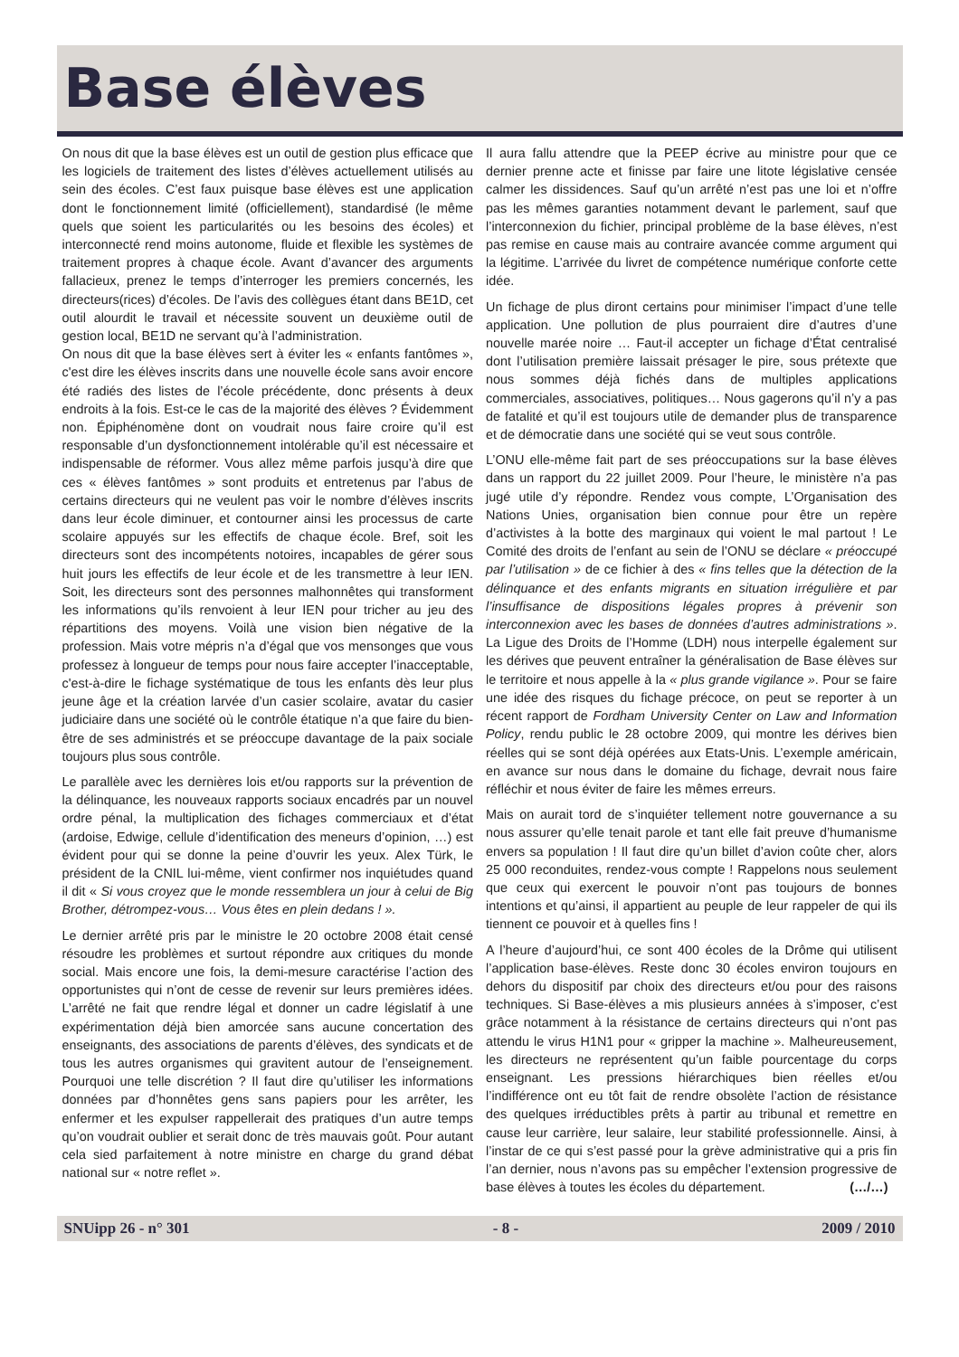Base élèves
On nous dit que la base élèves est un outil de gestion plus efficace que les logiciels de traitement des listes d’élèves actuellement utilisés au sein des écoles. C’est faux puisque base élèves est une application dont le fonctionnement limité (officiellement), standardisé (le même quels que soient les particularités ou les besoins des écoles) et interconnecté rend moins autonome, fluide et flexible les systèmes de traitement propres à chaque école. Avant d’avancer des arguments fallacieux, prenez le temps d’interroger les premiers concernés, les directeurs(rices) d’écoles. De l’avis des collègues étant dans BE1D, cet outil alourdit le travail et nécessite souvent un deuxième outil de gestion local, BE1D ne servant qu’à l’administration.
On nous dit que la base élèves sert à éviter les « enfants fantômes », c'est dire les élèves inscrits dans une nouvelle école sans avoir encore été radiés des listes de l’école précédente, donc présents à deux endroits à la fois. Est-ce le cas de la majorité des élèves ? Évidemment non. Épiphénomène dont on voudrait nous faire croire qu’il est responsable d’un dysfonctionnement intolérable qu’il est nécessaire et indispensable de réformer. Vous allez même parfois jusqu’à dire que ces « élèves fantômes » sont produits et entretenus par l’abus de certains directeurs qui ne veulent pas voir le nombre d’élèves inscrits dans leur école diminuer, et contourner ainsi les processus de carte scolaire appuyés sur les effectifs de chaque école. Bref, soit les directeurs sont des incompétents notoires, incapables de gérer sous huit jours les effectifs de leur école et de les transmettre à leur IEN. Soit, les directeurs sont des personnes malhonnêtes qui transforment les informations qu’ils renvoient à leur IEN pour tricher au jeu des répartitions des moyens. Voilà une vision bien négative de la profession. Mais votre mépris n’a d’égal que vos mensonges que vous professez à longueur de temps pour nous faire accepter l’inacceptable, c'est-à-dire le fichage systématique de tous les enfants dès leur plus jeune âge et la création larvée d’un casier scolaire, avatar du casier judiciaire dans une société où le contrôle étatique n’a que faire du bien-être de ses administrés et se préoccupe davantage de la paix sociale toujours plus sous contrôle.
Le parallèle avec les dernières lois et/ou rapports sur la prévention de la délinquance, les nouveaux rapports sociaux encadrés par un nouvel ordre pénal, la multiplication des fichages commerciaux et d’état (ardoise, Edwige, cellule d’identification des meneurs d’opinion, …) est évident pour qui se donne la peine d’ouvrir les yeux. Alex Türk, le président de la CNIL lui-même, vient confirmer nos inquiétudes quand il dit « Si vous croyez que le monde ressemblera un jour à celui de Big Brother, détrompez-vous… Vous êtes en plein dedans ! ».
Le dernier arrêté pris par le ministre le 20 octobre 2008 était censé résoudre les problèmes et surtout répondre aux critiques du monde social. Mais encore une fois, la demi-mesure caractérise l’action des opportunistes qui n’ont de cesse de revenir sur leurs premières idées. L’arrêté ne fait que rendre légal et donner un cadre législatif à une expérimentation déjà bien amorcée sans aucune concertation des enseignants, des associations de parents d’élèves, des syndicats et de tous les autres organismes qui gravitent autour de l’enseignement. Pourquoi une telle discrétion ? Il faut dire qu’utiliser les informations données par d’honnêtes gens sans papiers pour les arrêter, les enfermer et les expulser rappellerait des pratiques d’un autre temps qu’on voudrait oublier et serait donc de très mauvais goût. Pour autant cela sied parfaitement à notre ministre en charge du grand débat national sur « notre reflet ».
Il aura fallu attendre que la PEEP écrive au ministre pour que ce dernier prenne acte et finisse par faire une litote législative censée calmer les dissidences. Sauf qu’un arrêté n’est pas une loi et n’offre pas les mêmes garanties notamment devant le parlement, sauf que l’interconnexion du fichier, principal problème de la base élèves, n’est pas remise en cause mais au contraire avancée comme argument qui la légitime. L’arrivée du livret de compétence numérique conforte cette idée.
Un fichage de plus diront certains pour minimiser l’impact d’une telle application. Une pollution de plus pourraient dire d’autres d’une nouvelle marée noire … Faut-il accepter un fichage d’État centralisé dont l’utilisation première laissait présager le pire, sous prétexte que nous sommes déjà fichés dans de multiples applications commerciales, associatives, politiques… Nous gagerons qu’il n’y a pas de fatalité et qu’il est toujours utile de demander plus de transparence et de démocratie dans une société qui se veut sous contrôle.
L’ONU elle-même fait part de ses préoccupations sur la base élèves dans un rapport du 22 juillet 2009. Pour l’heure, le ministère n’a pas jugé utile d’y répondre. Rendez vous compte, L’Organisation des Nations Unies, organisation bien connue pour être un repère d’activistes à la botte des marginaux qui voient le mal partout ! Le Comité des droits de l’enfant au sein de l’ONU se déclare « préoccupé par l’utilisation » de ce fichier à des « fins telles que la détection de la délinquance et des enfants migrants en situation irrégulière et par l’insuffisance de dispositions légales propres à prévenir son interconnexion avec les bases de données d’autres administrations ». La Ligue des Droits de l’Homme (LDH) nous interpelle également sur les dérives que peuvent entraîner la généralisation de Base élèves sur le territoire et nous appelle à la « plus grande vigilance ». Pour se faire une idée des risques du fichage précoce, on peut se reporter à un récent rapport de Fordham University Center on Law and Information Policy, rendu public le 28 octobre 2009, qui montre les dérives bien réelles qui se sont déjà opérées aux Etats-Unis. L’exemple américain, en avance sur nous dans le domaine du fichage, devrait nous faire réfléchir et nous éviter de faire les mêmes erreurs.
Mais on aurait tord de s’inquiéter tellement notre gouvernance a su nous assurer qu’elle tenait parole et tant elle fait preuve d’humanisme envers sa population ! Il faut dire qu’un billet d’avion coûte cher, alors 25 000 reconduites, rendez-vous compte ! Rappelons nous seulement que ceux qui exercent le pouvoir n’ont pas toujours de bonnes intentions et qu’ainsi, il appartient au peuple de leur rappeler de qui ils tiennent ce pouvoir et à quelles fins !
A l’heure d’aujourd’hui, ce sont 400 écoles de la Drôme qui utilisent l’application base-élèves. Reste donc 30 écoles environ toujours en dehors du dispositif par choix des directeurs et/ou pour des raisons techniques. Si Base-élèves a mis plusieurs années à s’imposer, c’est grâce notamment à la résistance de certains directeurs qui n’ont pas attendu le virus H1N1 pour « gripper la machine ». Malheureusement, les directeurs ne représentent qu’un faible pourcentage du corps enseignant. Les pressions hiérarchiques bien réelles et/ou l’indifférence ont eu tôt fait de rendre obsolète l’action de résistance des quelques irréductibles prêts à partir au tribunal et remettre en cause leur carrière, leur salaire, leur stabilité professionnelle. Ainsi, à l’instar de ce qui s’est passé pour la grève administrative qui a pris fin l’an dernier, nous n’avons pas su empêcher l’extension progressive de base élèves à toutes les écoles du département. (…/…)
SNUipp 26 - n° 301 - 8 - 2009 / 2010